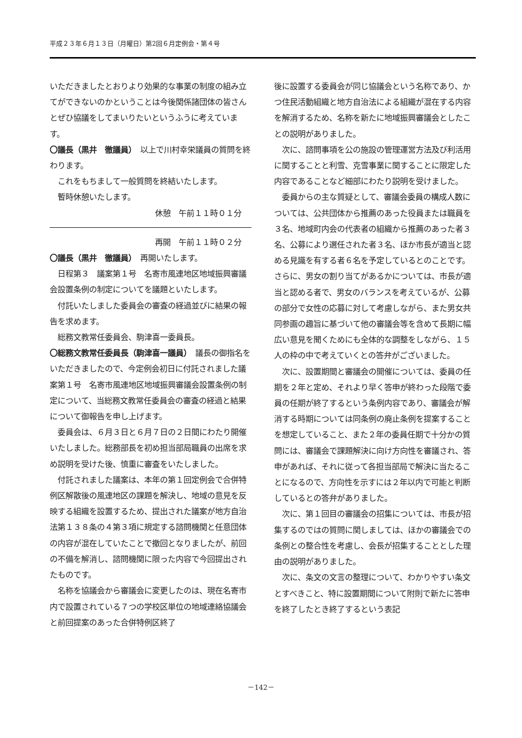平成２３年６月１３日（月曜日）第2回６月定例会・第４号
いただきましたとおりより効果的な事業の制度の組み立てができないのかということは今後関係諸団体の皆さんとぜひ協議をしてまいりたいというふうに考えています。
〇議長（黒井　徹議員）　以上で川村幸栄議員の質問を終わります。
これをもちまして一般質問を終結いたします。
暫時休憩いたします。
休憩　午前１１時０１分
再開　午前１１時０２分
〇議長（黒井　徹議員）　再開いたします。
日程第３　議案第１号　名寄市風連地区地域振興審議会設置条例の制定についてを議題といたします。
付託いたしました委員会の審査の経過並びに結果の報告を求めます。
総務文教常任委員会、駒津喜一委員長。
〇総務文教常任委員長（駒津喜一議員）　議長の御指名をいただきましたので、今定例会初日に付託されました議案第１号　名寄市風連地区地域振興審議会設置条例の制定について、当総務文教常任委員会の審査の経過と結果について御報告を申し上げます。
委員会は、６月３日と６月７日の２日間にわたり開催いたしました。総務部長を初め担当部局職員の出席を求め説明を受けた後、慎重に審査をいたしました。
付託されました議案は、本年の第１回定例会で合併特例区解散後の風連地区の課題を解決し、地域の意見を反映する組織を設置するため、提出された議案が地方自治法第１３８条の４第３項に規定する諮問機関と任意団体の内容が混在していたことで撤回となりましたが、前回の不備を解消し、諮問機関に限った内容で今回提出されたものです。
名称を協議会から審議会に変更したのは、現在名寄市内で設置されている７つの学校区単位の地域連絡協議会と前回提案のあった合併特例区終了
後に設置する委員会が同じ協議会という名称であり、かつ住民活動組織と地方自治法による組織が混在する内容を解消するため、名称を新たに地域振興審議会としたことの説明がありました。
次に、諮問事項を公の施設の管理運営方法及び利活用に関することと利雪、克雪事業に関することに限定した内容であることなど細部にわたり説明を受けました。
委員からの主な質疑として、審議会委員の構成人数については、公共団体から推薦のあった役員または職員を３名、地域町内会の代表者の組織から推薦のあった者３名、公募により選任された者３名、ほか市長が適当と認める見識を有する者６名を予定しているとのことです。さらに、男女の割り当てがあるかについては、市長が適当と認める者で、男女のバランスを考えているが、公募の部分で女性の応募に対して考慮しながら、また男女共同参画の趣旨に基づいて他の審議会等を含めて長期に幅広い意見を聞くためにも全体的な調整をしながら、１５人の枠の中で考えていくとの答弁がございました。
次に、設置期間と審議会の開催については、委員の任期を２年と定め、それより早く答申が終わった段階で委員の任期が終了するという条例内容であり、審議会が解消する時期については同条例の廃止条例を提案することを想定していること、また２年の委員任期で十分かの質問には、審議会で課題解決に向け方向性を審議され、答申があれば、それに従って各担当部局で解決に当たることになるので、方向性を示すには２年以内で可能と判断しているとの答弁がありました。
次に、第１回目の審議会の招集については、市長が招集するのではの質問に関しましては、ほかの審議会での条例との整合性を考慮し、会長が招集することとした理由の説明がありました。
次に、条文の文言の整理について、わかりやすい条文とすべきこと、特に設置期間について附則で新たに答申を終了したとき終了するという表記
－142－